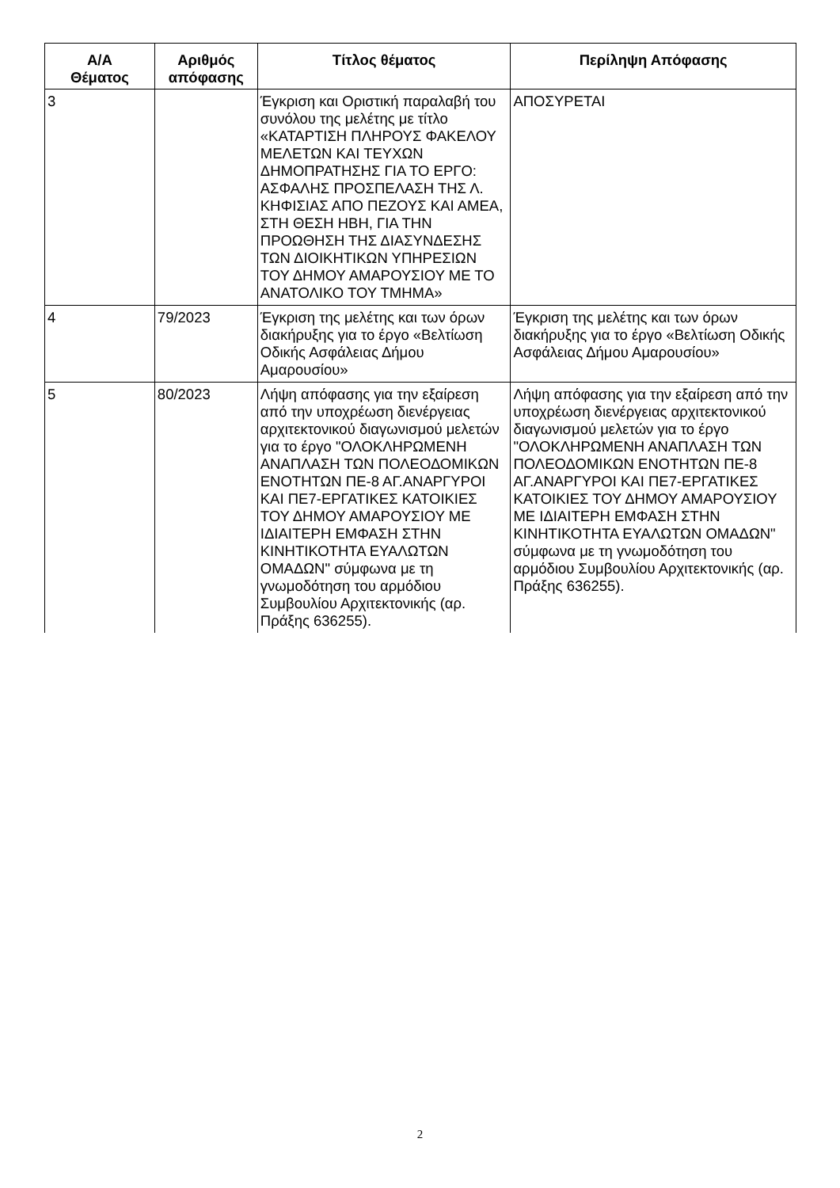| Α/Α Θέματος | Αριθμός απόφασης | Τίτλος θέματος | Περίληψη Απόφασης |
| --- | --- | --- | --- |
| 3 | | Έγκριση και Οριστική παραλαβή του συνόλου της μελέτης με τίτλο «ΚΑΤΑΡΤΙΣΗ ΠΛΗΡΟΥΣ ΦΑΚΕΛΟΥ ΜΕΛΕΤΩΝ ΚΑΙ ΤΕΥΧΩΝ ΔΗΜΟΠΡΑΤΗΣΗΣ ΓΙΑ ΤΟ ΕΡΓΟ: ΑΣΦΑΛΗΣ ΠΡΟΣΠΕΛΑΣΗ ΤΗΣ Λ. ΚΗΦΙΣΙΑΣ ΑΠΟ ΠΕΖΟΥΣ ΚΑΙ ΑΜΕΑ, ΣΤΗ ΘΕΣΗ ΗΒΗ, ΓΙΑ ΤΗΝ ΠΡΟΩΘΗΣΗ ΤΗΣ ΔΙΑΣΥΝΔΕΣΗΣ ΤΩΝ ΔΙΟΙΚΗΤΙΚΩΝ ΥΠΗΡΕΣΙΩΝ ΤΟΥ ΔΗΜΟΥ ΑΜΑΡΟΥΣΙΟΥ ΜΕ ΤΟ ΑΝΑΤΟΛΙΚΟ ΤΟΥ ΤΜΗΜΑ» | ΑΠΟΣΥΡΕΤΑΙ |
| 4 | 79/2023 | Έγκριση της μελέτης και των όρων διακήρυξης για το έργο «Βελτίωση Οδικής Ασφάλειας Δήμου Αμαρουσίου» | Έγκριση της μελέτης και των όρων διακήρυξης για το έργο «Βελτίωση Οδικής Ασφάλειας Δήμου Αμαρουσίου» |
| 5 | 80/2023 | Λήψη απόφασης για την εξαίρεση από την υποχρέωση διενέργειας αρχιτεκτονικού διαγωνισμού μελετών για το έργο "ΟΛΟΚΛΗΡΩΜΕΝΗ ΑΝΑΠΛΑΣΗ ΤΩΝ ΠΟΛΕΟΔΟΜΙΚΩΝ ΕΝΟΤΗΤΩΝ ΠΕ-8 ΑΓ.ΑΝΑΡΓΥΡΟΙ ΚΑΙ ΠΕ7-ΕΡΓΑΤΙΚΕΣ ΚΑΤΟΙΚΙΕΣ ΤΟΥ ΔΗΜΟΥ ΑΜΑΡΟΥΣΙΟΥ ΜΕ ΙΔΙΑΙΤΕΡΗ ΕΜΦΑΣΗ ΣΤΗΝ ΚΙΝΗΤΙΚΟΤΗΤΑ ΕΥΑΛΩΤΩΝ ΟΜΑΔΩΝ" σύμφωνα με τη γνωμοδότηση του αρμόδιου Συμβουλίου Αρχιτεκτονικής (αρ. Πράξης 636255). | Λήψη απόφασης για την εξαίρεση από την υποχρέωση διενέργειας αρχιτεκτονικού διαγωνισμού μελετών για το έργο "ΟΛΟΚΛΗΡΩΜΕΝΗ ΑΝΑΠΛΑΣΗ ΤΩΝ ΠΟΛΕΟΔΟΜΙΚΩΝ ΕΝΟΤΗΤΩΝ ΠΕ-8 ΑΓ.ΑΝΑΡΓΥΡΟΙ ΚΑΙ ΠΕ7-ΕΡΓΑΤΙΚΕΣ ΚΑΤΟΙΚΙΕΣ ΤΟΥ ΔΗΜΟΥ ΑΜΑΡΟΥΣΙΟΥ ΜΕ ΙΔΙΑΙΤΕΡΗ ΕΜΦΑΣΗ ΣΤΗΝ ΚΙΝΗΤΙΚΟΤΗΤΑ ΕΥΑΛΩΤΩΝ ΟΜΑΔΩΝ" σύμφωνα με τη γνωμοδότηση του αρμόδιου Συμβουλίου Αρχιτεκτονικής (αρ. Πράξης 636255). |
2